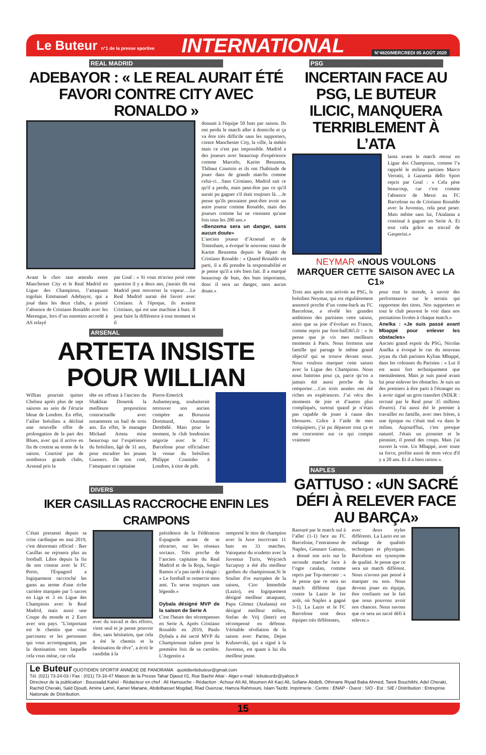Le Buteur n°1 de la presse sportive INTERNATIONAL N°4820/MERCREDI 05 AOÛT 2020
REAL MADRID
ADEBAYOR : « LE REAL AURAIT ÉTÉ FAVORI CONTRE CITY AVEC RONALDO »
Avant le choc tant attendu entre Manchester City et le Real Madrid en Ligue des Champions, l’attaquant togolais Emmanuel Adebayor, qui a joué dans les deux clubs, a pointé l’absence de Cristiano Ronaldo avec les Merengue, lors d’un entretien accordé à AS relayé
par Goal : « Si vous m'aviez posé cette question il y a deux ans, j'aurais dit oui Madrid peut renverser la vapeur….Le Real Madrid aurait été favori avec Cristiano. À l'époque, ils avaient Cristiano, qui est une machine à buts. Il peut faire la différence à tout moment et il
donnait à l'équipe 50 buts par saison. Ils ont perdu le match aller à domicile et ça va être très difficile sans les supporters, contre Manchester City, la ville, la météo mais ce n'est pas impossible. Madrid a des joueurs avec beaucoup d'expérience comme Marcelo, Karim Benzema, Thibaut Courtois et ils ont l'habitude de jouer dans de grands matchs comme celui-ci…Sans Cristiano, Madrid sait ce qu'il a perdu, mais peut-être pas ce qu'il aurait pu gagner s'il était toujours là….Je pense qu'ils pensaient peut-être avoir un autre joueur comme Ronaldo, mais des joueurs comme lui ne viennent qu'une fois tous les 200 ans.»
«Benzema sera un danger, sans aucun doute»
L’ancien joueur d’Arsenal et de Tottenham, a évoqué le nouveau statut de Karim Benzema depuis le départ de Cristiano Ronaldo : « Quand Ronaldo est parti, il a dû prendre la responsabilité et je pense qu'il a très bien fait. Il a marqué beaucoup de buts, des buts importants, donc il sera un danger, sans aucun doute.»
ARSENAL
ARTETA INSISTE POUR WILLIAN
Willian pourrait quitter Chelsea après plus de sept saisons au sein de l'écurie bleue de Londres. En effet, l’ailier brésilien a décliné une nouvelle offre de prolongation de la part des Blues, avec qui il arrive en fin de contrat au terme de la saison. Courtisé par de nombreux grands clubs, Arsenal pris la
tête en offrant à l'ancien du Shakhtar Donetsk la meilleure proposition contractuelle avec notamment un bail de trois ans. En effet, le manager Mickael Arteta mise beaucoup sur l’expérience du brésilien, âgé de 31 ans, pour encadrer les jeunes Gunners. De son coté, l’attaquant et capitaine
Pierre-Emerick Aubameyang, souhaiterait retrouver son ancien compère au Borussia Dortmund, Ousmane Dembélé. Mais pour le moment, le club londonien négocie avec le FC Barcelone pour officialiser la venue du brésilien Philippe Coutinho à Londres, à titre de prêt.
DIVERS
IKER CASILLAS RACCROCHE ENFIN LES CRAMPONS
C'était pressenti depuis sa crise cardiaque en mai 2019, c'est désormais officiel : Iker Casillas ne rejouera plus au football. Libre depuis la fin de son contrat avec le FC Porto, l'Espagnol a logiquement raccroché les gants au terme d'une riche carrière marquée par 5 sacres en Liga et 3 en Ligue des Champions avec le Real Madrid, mais aussi une Coupe du monde et 2 Euro avec son pays. "L'important est le chemin que vous parcourez et les personnes qui vous accompagnent, pas la destination vers laquelle cela vous mène, car cela
avec du travail et des efforts, vient seul et je pense pouvoir dire, sans hésitation, que cela a été le chemin et la destination de rêve", a écrit le candidat à la
présidence de la Fédération Espagnole avant de se rétracter, sur les réseaux sociaux. Très proche de l’ancien capitaine du Real Madrid et de la Roja, Sergio Ramos n’a pas tardé à réagir : « Le football te remercie mon ami. Tu seras toujours une légende.»
Dybala désigné MVP de la saison de Serie A
C'est l'heure des récompenses en Serie A. Après Cristiano Ronaldo en 2019, Paulo Dybala a été sacré MVP du Championnat italien pour la première fois de sa carrière. L'Argentin a
remporté le titre de champion avec la Juve inscrivant 11 buts en 33 matches. Vainqueur du scudetto avec la Juventus Turin, Wojciech Szczęsny a été élu meilleur gardien du championnat.Si le Soulier d'or européen de la saison, Ciro Immobile (Lazio), est logiquement désigné meilleur attaquant, Papu Gómez (Atalanta) est désigné meilleur milieu, Stefan de Vrij (Inter) est récompensé en défense. Véritable révélation de la saison avec Parme, Dejan Kulusevski, qui a signé à la Juventus, est quant à lui élu meilleur jeune.
PSG
INCERTAIN FACE AU PSG, LE BUTEUR ILICIC, MANQUERA TERRIBLEMENT À L’ATA
lanta avant le match retour en Ligue des Champions, comme l’a rappelé le milieu parisien Marco Verratti, à Gazzetta dello Sport repris par Goal : « Cela pèse beaucoup, car c'est comme l'absence de Messi au FC Barcelone ou de Cristiano Ronaldo avec la Juventus, cela peut peser. Mais même sans lui, l'Atalanta a continué à gagner en Serie A. Et tout cela grâce au travail de Gasperini.»
NEYMAR «NOUS VOULONS MARQUER CETTE SAISON AVEC LA C1»
Trois ans après son arrivée au PSG, le brésilien Neymar, qui est régulièrement annoncé proche d’un come-back au FC Barcelone, a révélé les grandes ambitions des parisiens cette saison, ainsi que sa joie d’évoluer en France, comme repris par foot-ball365.fr : « Je pense que je vis mes meilleurs moments à Paris. Nous formons une famille qui partage le même grand objectif qui se trouve devant nous. Nous voulons marquer cette saison avec la Ligue des Champions. Nous nous battrons pour ça, parce qu’on a jamais été aussi proche de la remporter….Ces trois années ont été riches en expériences. J’ai vécu des moments de joie et d’autres plus compliqués, surtout quand je n’étais pas capable de jouer à cause des blessures. Grâce à l’aide de mes coéquipiers, j’ai pu dépasser tout ça et me concentrer sur ce qui compte vraiment
pour tout le monde, à savoir des performances sur le terrain qui rapportent des titres. Nos supporters et tout le club peuvent le voir dans nos prestations livrées à chaque match.»
Anelka : «Je suis passé avant Mbappé pour enlever les obstacles»
Ancien grand espoir du PSG, Nicolas Anelka a évoqué le cas du nouveau joyau du club parisien Kylian Mbappé, dans les colonnes du Parisien : « Lui il est aussi fort techniquement que mentalement. Mais je suis passé avant lui pour enlever les obstacles. Je suis un des premiers à être parti à l'étranger ou à avoir signé un gros transfert (NDLR : recruté par le Real pour 35 millions d'euros). J'ai aussi été le premier à travailler en famille, avec mes frères, à une époque ou c'était mal vu dans le milieu. Aujourd'hui, c'est presque naturel. J'étais un pionnier et le pionnier, il prend des coups. Mais j'ai ouvert la voie. Un Mbappé, avec toute sa force, profite aussi de mon vécu d'il y a 20 ans. Et il a bien raison ».
NAPLES
GATTUSO : «UN SACRÉ DÉFI À RELEVER FACE AU BARÇA»
Rassuré par le match nul à l’aller (1-1) face au FC Barcelone, l’entraineur de Naples, Gennaro Gattuso, a donné son avis sur la seconde manche face à l’ogre catalan, comme repris par Top-mercato : « Je pense que ce sera un match différent (que contre la Lazio le 1er août, où Naples a gagné 3-1). La Lazio et le FC Barcelone sont deux équipes très différentes,
avec deux styles différents. La Lazio est un mélange de qualités techniques et physiques. Barcelone est synonyme de qualité. Je pense que ce sera un match différent. Nous n'avons pas pensé à marquer ou non. Nous devons jouer en équipe, être confiants sur le fait que nous pouvons avoir nos chances. Nous savons que ce sera un sacré défi à relever.»
Le Buteur QUOTIDIEN SPORTIF ANNEXE DE PANORAMA quotidienlebuteur@gmail.com
Tél. (021) 73-24-03 / Fax : (021) 73-16-47 Maison de la Presse Tahar Djaout 01, Rue Bachir Attar - Alger e-mail : lebuteurdz@yahoo.fr
Directeur de la publication : Boussaâd Kahel - Rédacteur en chef : Ali Hamouche - Rédaction : Achour Aït Ali, Moumen Aït Kaci Ali, Sofiane Abdelli, Othmane Riyad Baba Ahmed, Tarek Bouchikhi, Adel Cheraki, Rachid Cheraki, Saïd Djoudi, Amine Lamri, Kamel Manane, Abdelbasset Mogdad, Riad Ouenzar, Hamza Rahmouni, Islam Tazibt. Imprimerie : Centre : ENAP - Ouest : SIO - Est : SIE / Distribution : Entreprise Nationale de Distribution.
15